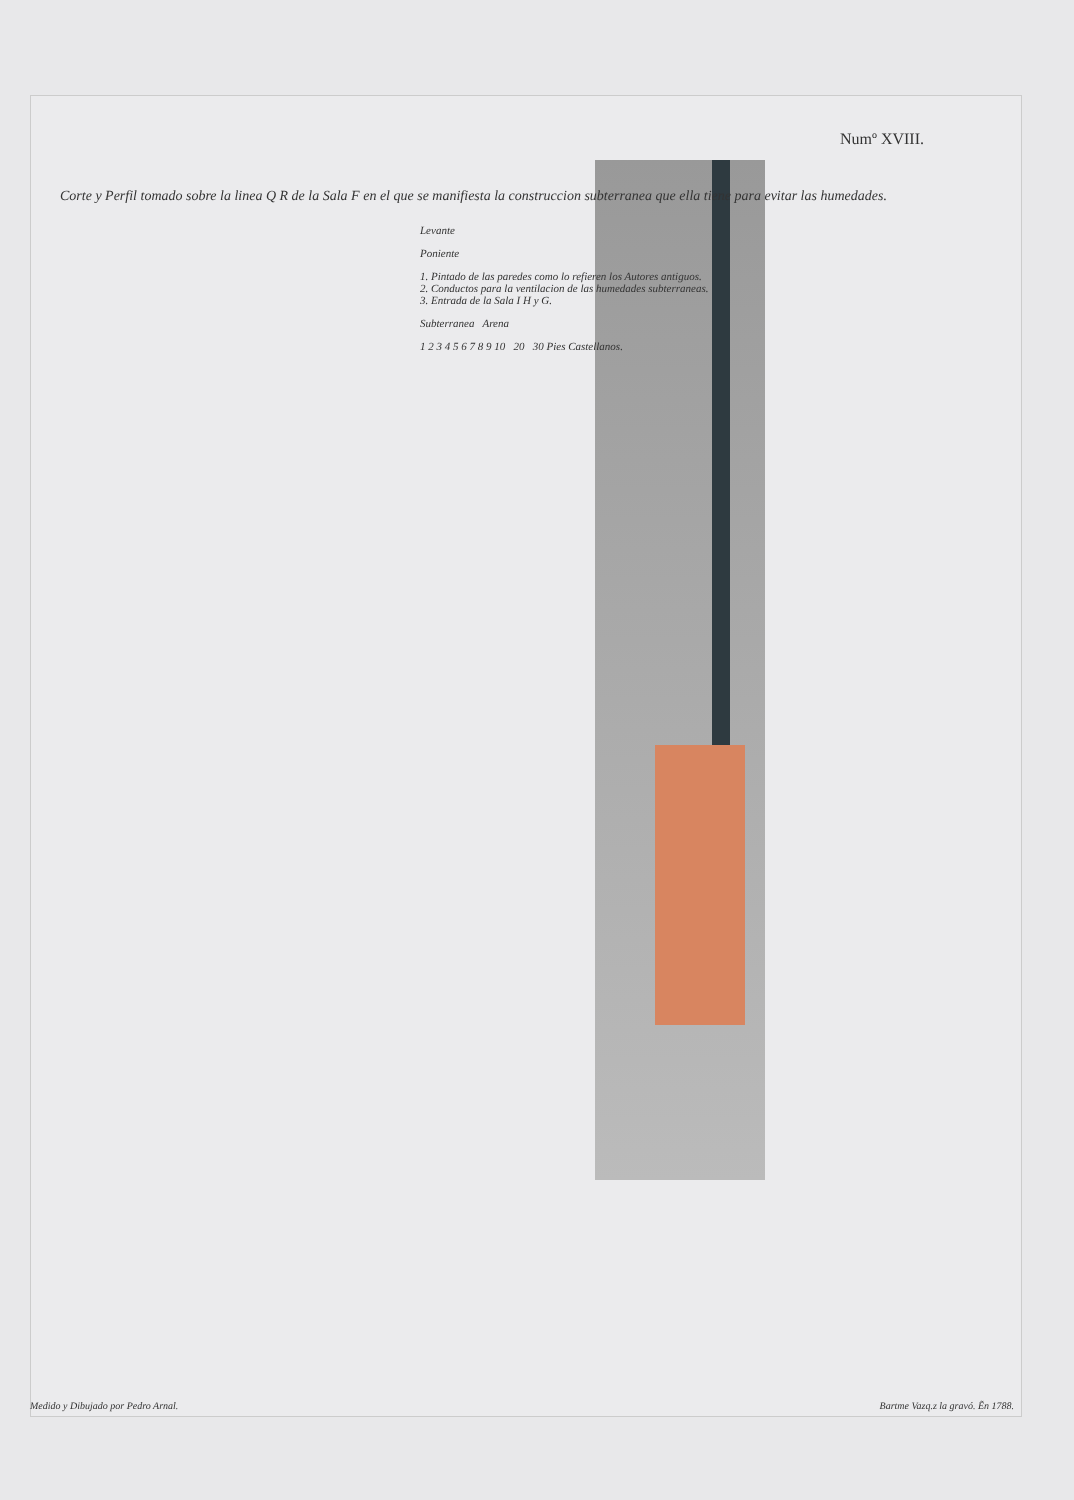Numº XVIII.
Corte y Perfil tomado sobre la linea Q R de la Sala F en el que se manifiesta la construccion subterranea que ella tiene para evitar las humedades.
Levante
Poniente
1. Pintado de las paredes como lo refieren los Autores antiguos.
2. Conductos para la ventilacion de las humedades subterraneas.
3. Entrada de la Sala I H y G.
Subterranea Arena
1 2 3 4 5 6 7 8 9 10 20 30 Pies Castellanos.
Medido y Dibujado por Pedro Arnal. Bartme Vazq.z la gravó. Ẽn 1788.